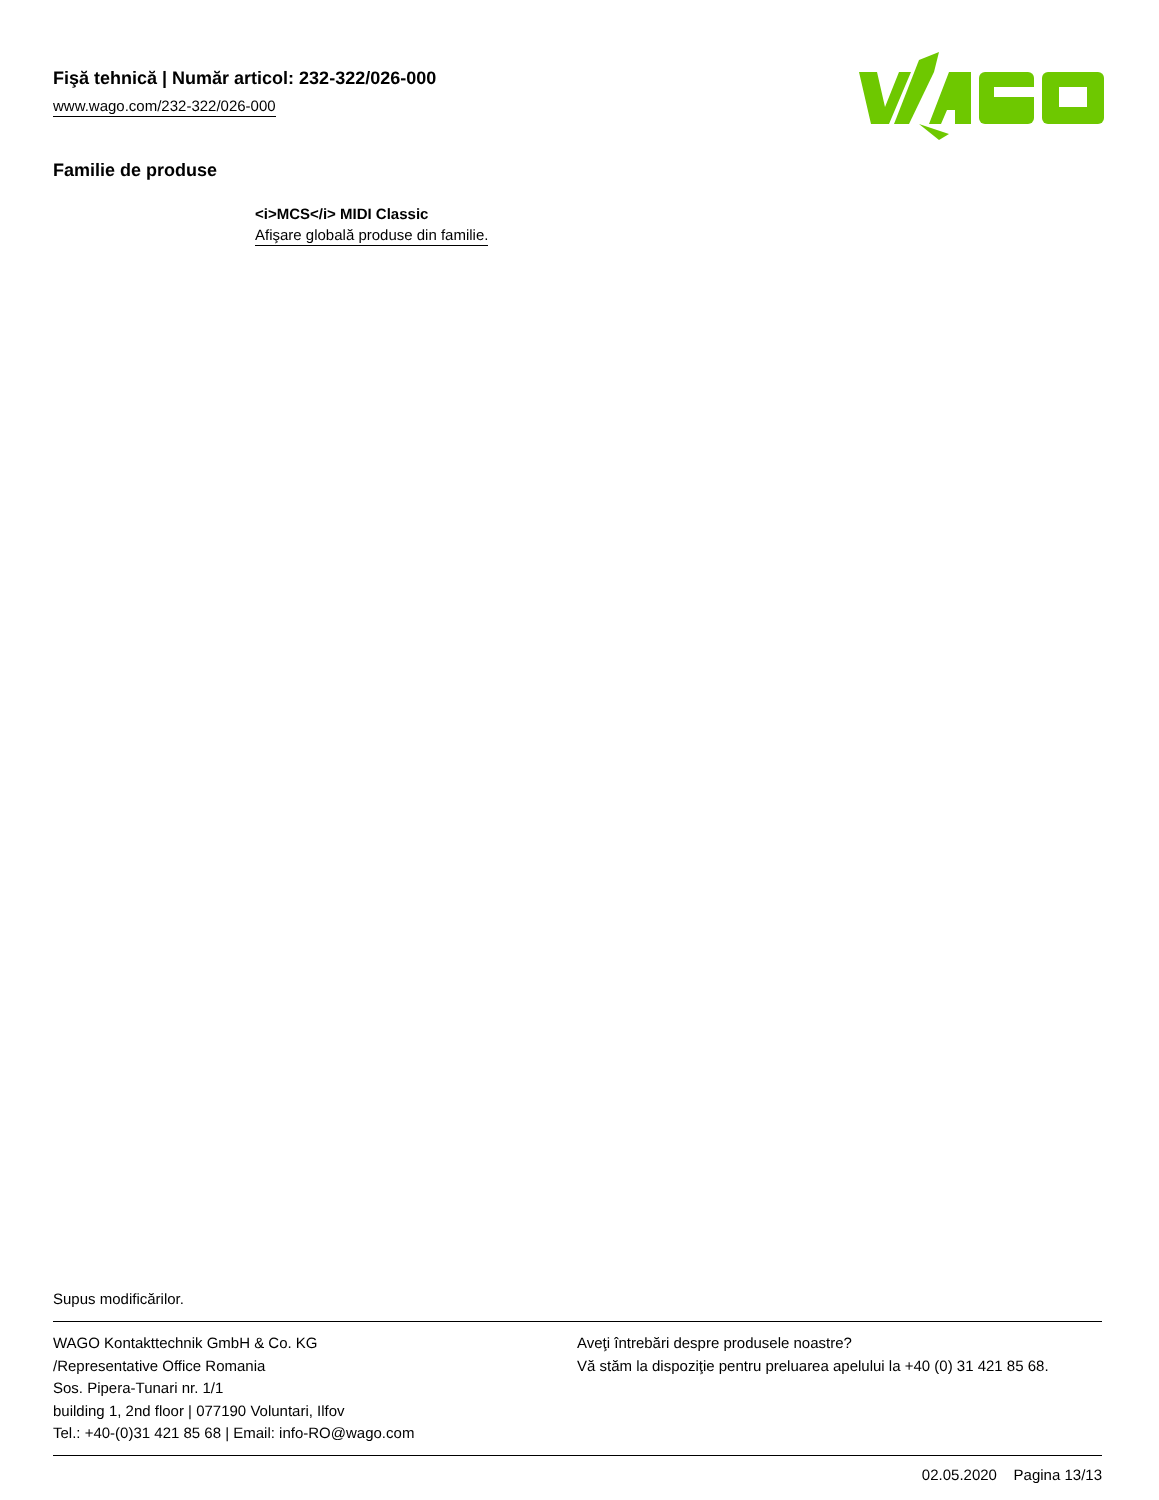Fişă tehnică | Număr articol: 232-322/026-000
www.wago.com/232-322/026-000
Familie de produse
<i>MCS</i> MIDI Classic
Afişare globală produse din familie.
Supus modificărilor.
WAGO Kontakttechnik GmbH & Co. KG
/Representative Office Romania
Sos. Pipera-Tunari nr. 1/1
building 1, 2nd floor | 077190 Voluntari, Ilfov
Tel.: +40-(0)31 421 85 68 | Email: info-RO@wago.com
Aveţi întrebări despre produsele noastre?
Vă stăm la dispoziţie pentru preluarea apelului la +40 (0) 31 421 85 68.
02.05.2020 Pagina 13/13